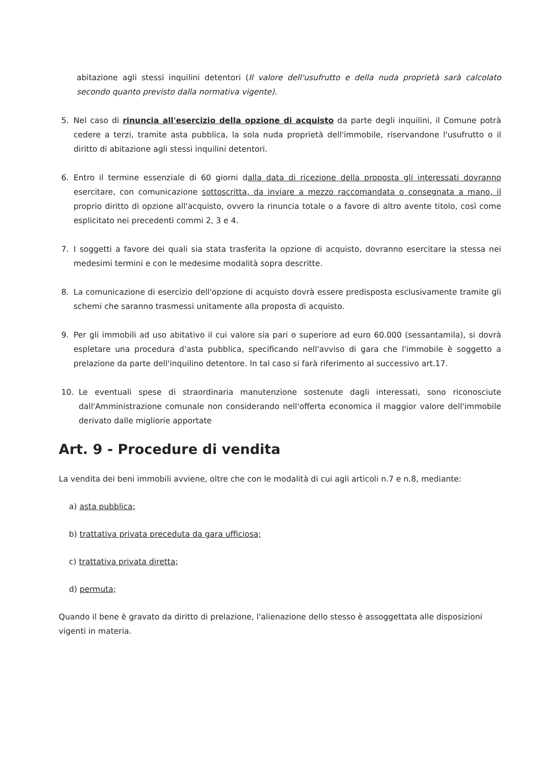abitazione agli stessi inquilini detentori (Il valore dell'usufrutto e della nuda proprietà sarà calcolato secondo quanto previsto dalla normativa vigente).
5. Nel caso di rinuncia all'esercizio della opzione di acquisto da parte degli inquilini, il Comune potrà cedere a terzi, tramite asta pubblica, la sola nuda proprietà dell'immobile, riservandone l'usufrutto o il diritto di abitazione agli stessi inquilini detentori.
6. Entro il termine essenziale di 60 giorni dalla data di ricezione della proposta gli interessati dovranno esercitare, con comunicazione sottoscritta, da inviare a mezzo raccomandata o consegnata a mano, il proprio diritto di opzione all'acquisto, ovvero la rinuncia totale o a favore di altro avente titolo, così come esplicitato nei precedenti commi 2, 3 e 4.
7. I soggetti a favore dei quali sia stata trasferita la opzione di acquisto, dovranno esercitare la stessa nei medesimi termini e con le medesime modalità sopra descritte.
8. La comunicazione di esercizio dell'opzione di acquisto dovrà essere predisposta esclusivamente tramite gli schemi che saranno trasmessi unitamente alla proposta di acquisto.
9. Per gli immobili ad uso abitativo il cui valore sia pari o superiore ad euro 60.000 (sessantamila), si dovrà espletare una procedura d'asta pubblica, specificando nell'avviso di gara che l'immobile è soggetto a prelazione da parte dell'inquilino detentore. In tal caso si farà riferimento al successivo art.17.
10. Le eventuali spese di straordinaria manutenzione sostenute dagli interessati, sono riconosciute dall'Amministrazione comunale non considerando nell'offerta economica il maggior valore dell'immobile derivato dalle migliorie apportate
Art. 9 - Procedure di vendita
La vendita dei beni immobili avviene, oltre che con le modalità di cui agli articoli n.7 e n.8, mediante:
a) asta pubblica;
b) trattativa privata preceduta da gara ufficiosa;
c) trattativa privata diretta;
d) permuta;
Quando il bene è gravato da diritto di prelazione, l'alienazione dello stesso è assoggettata alle disposizioni vigenti in materia.